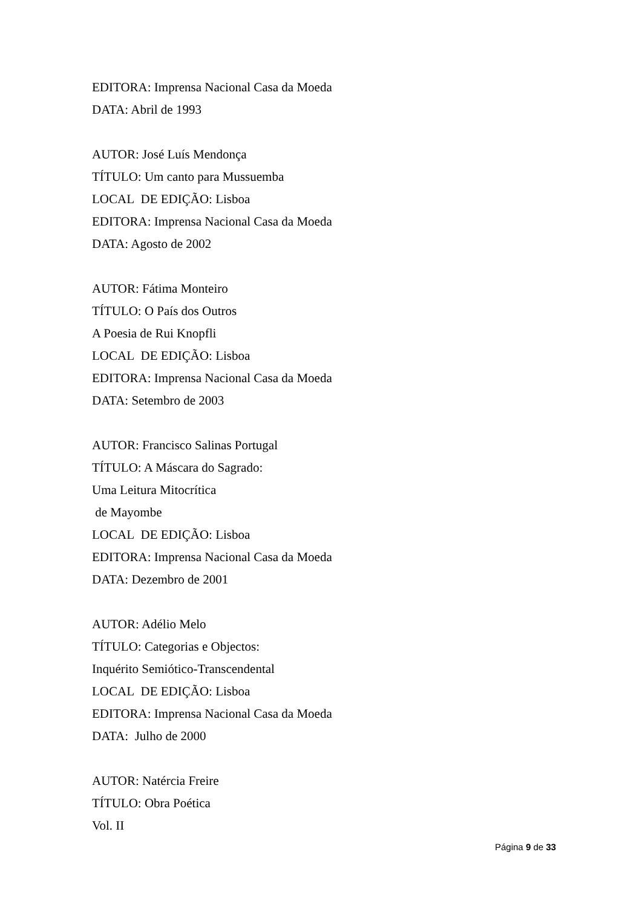EDITORA: Imprensa Nacional Casa da Moeda
DATA: Abril de 1993
AUTOR: José Luís Mendonça
TÍTULO: Um canto para Mussuemba
LOCAL DE EDIÇÃO: Lisboa
EDITORA: Imprensa Nacional Casa da Moeda
DATA: Agosto de 2002
AUTOR: Fátima Monteiro
TÍTULO: O País dos Outros
A Poesia de Rui Knopfli
LOCAL DE EDIÇÃO: Lisboa
EDITORA: Imprensa Nacional Casa da Moeda
DATA: Setembro de 2003
AUTOR: Francisco Salinas Portugal
TÍTULO: A Máscara do Sagrado:
Uma Leitura Mitocrítica
de Mayombe
LOCAL DE EDIÇÃO: Lisboa
EDITORA: Imprensa Nacional Casa da Moeda
DATA: Dezembro de 2001
AUTOR: Adélio Melo
TÍTULO: Categorias e Objectos:
Inquérito Semiótico-Transcendental
LOCAL DE EDIÇÃO: Lisboa
EDITORA: Imprensa Nacional Casa da Moeda
DATA: Julho de 2000
AUTOR: Natércia Freire
TÍTULO: Obra Poética
Vol. II
Página 9 de 33